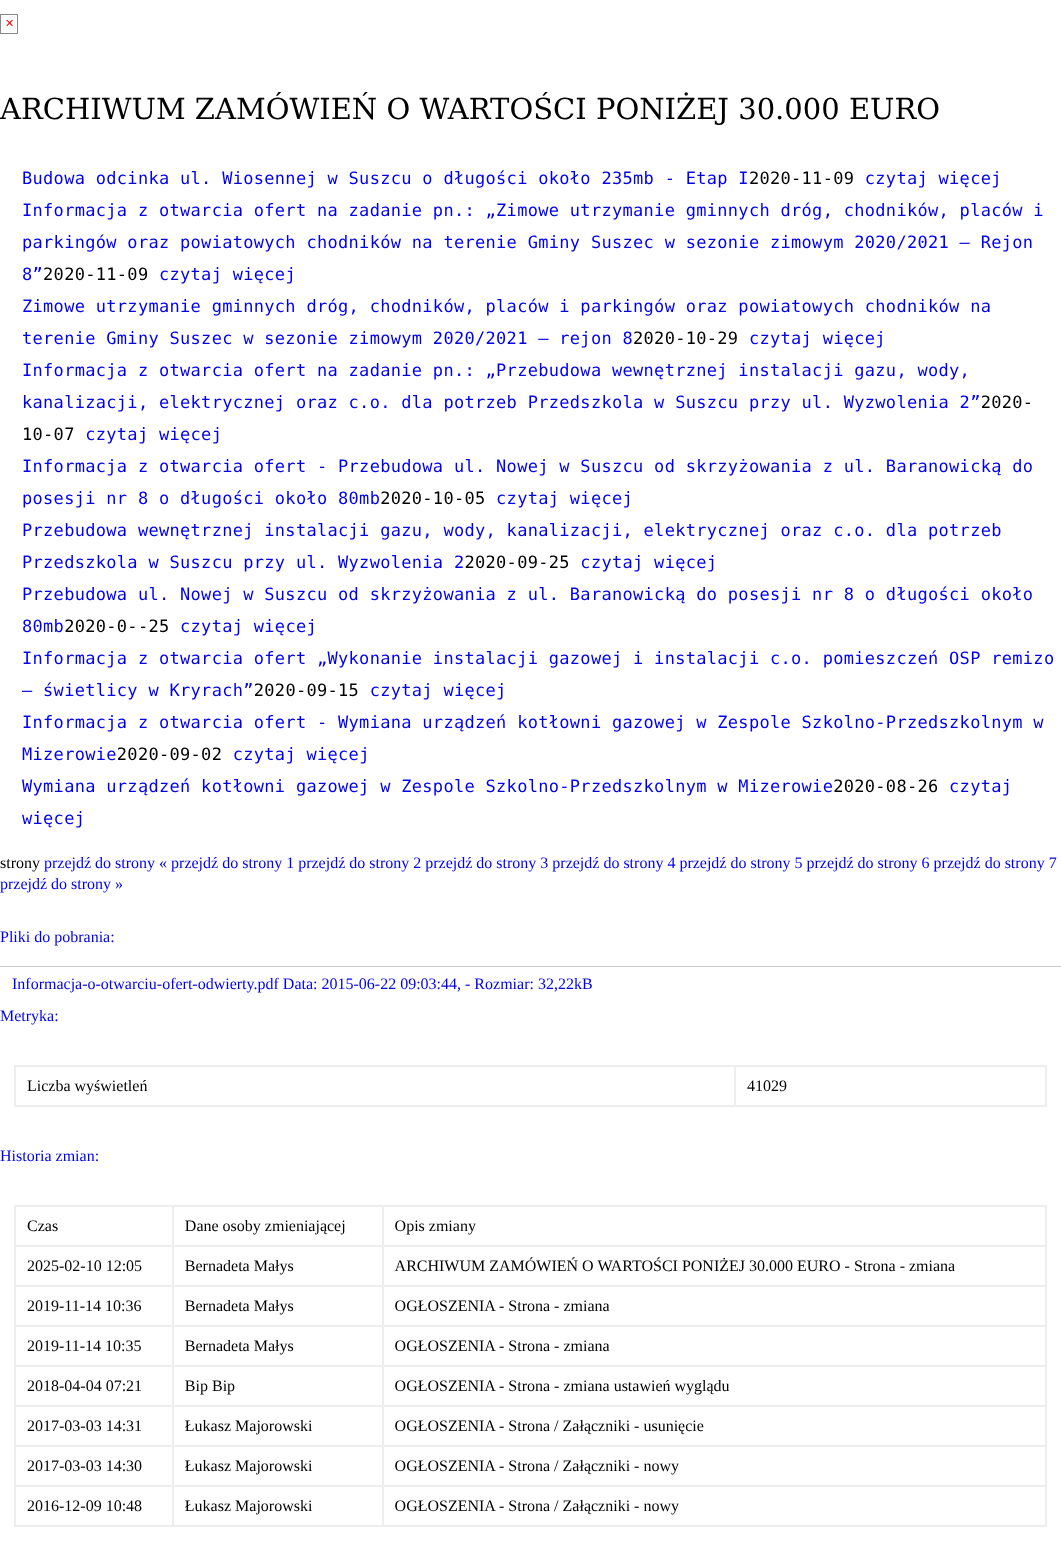✕
ARCHIWUM ZAMÓWIEŃ O WARTOŚCI PONIŻEJ 30.000 EURO
Budowa odcinka ul. Wiosennej w Suszcu o długości około 235mb - Etap I2020-11-09 czytaj więcej
Informacja z otwarcia ofert na zadanie pn.: „Zimowe utrzymanie gminnych dróg, chodników, placów i parkingów oraz powiatowych chodników na terenie Gminy Suszec w sezonie zimowym 2020/2021 – Rejon 8”2020-11-09 czytaj więcej
Zimowe utrzymanie gminnych dróg, chodników, placów i parkingów oraz powiatowych chodników na terenie Gminy Suszec w sezonie zimowym 2020/2021 – rejon 82020-10-29 czytaj więcej
Informacja z otwarcia ofert na zadanie pn.: „Przebudowa wewnętrznej instalacji gazu, wody, kanalizacji, elektrycznej oraz c.o. dla potrzeb Przedszkola w Suszcu przy ul. Wyzwolenia 2”2020-10-07 czytaj więcej
Informacja z otwarcia ofert - Przebudowa ul. Nowej w Suszcu od skrzyżowania z ul. Baranowicką do posesji nr 8 o długości około 80mb2020-10-05 czytaj więcej
Przebudowa wewnętrznej instalacji gazu, wody, kanalizacji, elektrycznej oraz c.o. dla potrzeb Przedszkola w Suszcu przy ul. Wyzwolenia 22020-09-25 czytaj więcej
Przebudowa ul. Nowej w Suszcu od skrzyżowania z ul. Baranowicką do posesji nr 8 o długości około 80mb2020-0--25 czytaj więcej
Informacja z otwarcia ofert „Wykonanie instalacji gazowej i instalacji c.o. pomieszczeń OSP remizo – świetlicy w Kryrach”2020-09-15 czytaj więcej
Informacja z otwarcia ofert - Wymiana urządzeń kotłowni gazowej w Zespole Szkolno-Przedszkolnym w Mizerowie2020-09-02 czytaj więcej
Wymiana urządzeń kotłowni gazowej w Zespole Szkolno-Przedszkolnym w Mizerowie2020-08-26 czytaj więcej
strony przejdź do strony « przejdź do strony 1 przejdź do strony 2 przejdź do strony 3 przejdź do strony 4 przejdź do strony 5 przejdź do strony 6 przejdź do strony 7 przejdź do strony »
Pliki do pobrania:
Informacja-o-otwarciu-ofert-odwierty.pdf Data: 2015-06-22 09:03:44, - Rozmiar: 32,22kB
Metryka:
| Liczba wyświetleń | 41029 |
Historia zmian:
| Czas | Dane osoby zmieniającej | Opis zmiany |
| 2025-02-10 12:05 | Bernadeta Małys | ARCHIWUM ZAMÓWIEŃ O WARTOŚCI PONIŻEJ 30.000 EURO - Strona - zmiana |
| 2019-11-14 10:36 | Bernadeta Małys | OGŁOSZENIA - Strona - zmiana |
| 2019-11-14 10:35 | Bernadeta Małys | OGŁOSZENIA - Strona - zmiana |
| 2018-04-04 07:21 | Bip Bip | OGŁOSZENIA - Strona - zmiana ustawień wyglądu |
| 2017-03-03 14:31 | Łukasz Majorowski | OGŁOSZENIA - Strona / Załączniki - usunięcie |
| 2017-03-03 14:30 | Łukasz Majorowski | OGŁOSZENIA - Strona / Załączniki - nowy |
| 2016-12-09 10:48 | Łukasz Majorowski | OGŁOSZENIA - Strona / Załączniki - nowy |